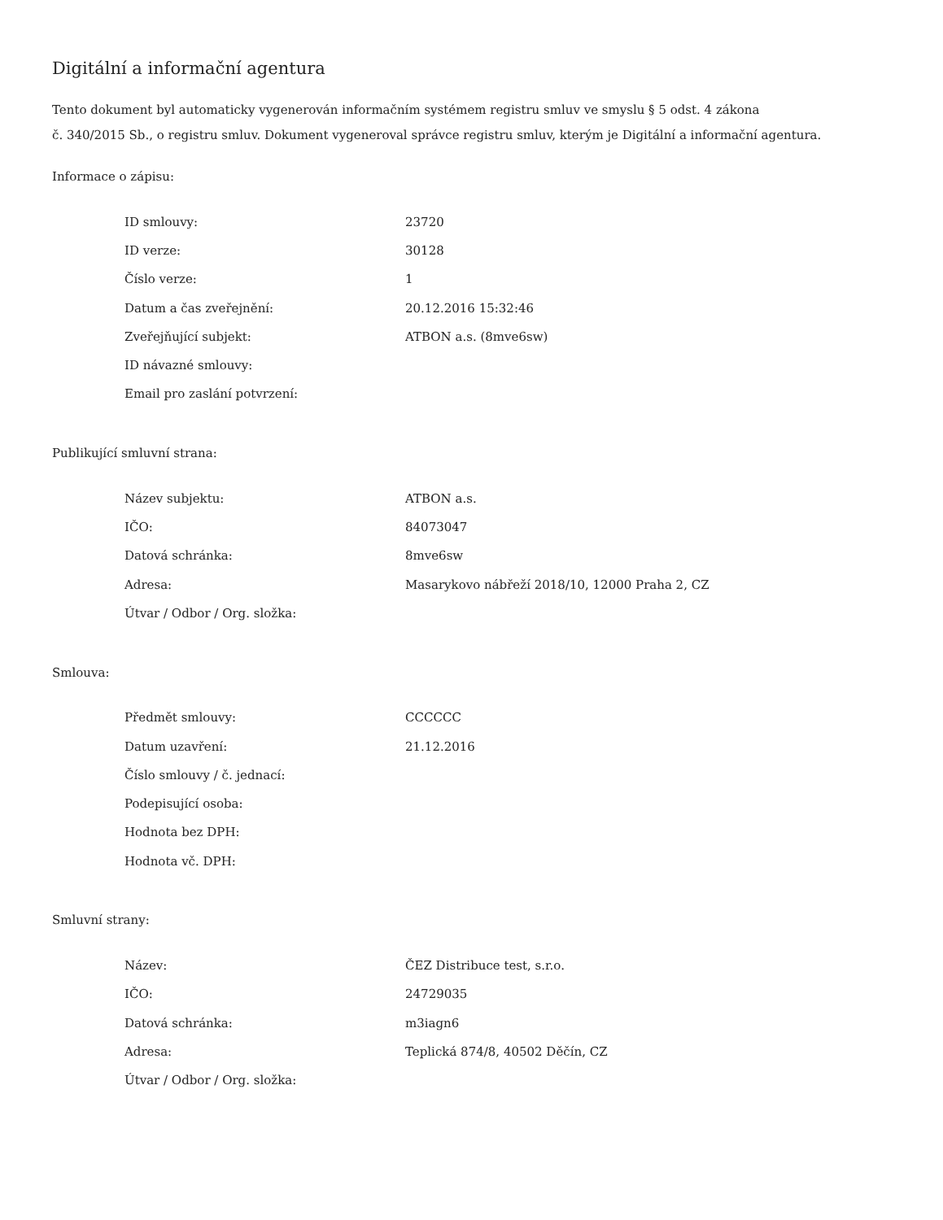Digitální a informační agentura
Tento dokument byl automaticky vygenerován informačním systémem registru smluv ve smyslu § 5 odst. 4 zákona
č. 340/2015 Sb., o registru smluv. Dokument vygeneroval správce registru smluv, kterým je Digitální a informační agentura.
Informace o zápisu:
| ID smlouvy: | 23720 |
| ID verze: | 30128 |
| Číslo verze: | 1 |
| Datum a čas zveřejnění: | 20.12.2016 15:32:46 |
| Zveřejňující subjekt: | ATBON a.s. (8mve6sw) |
| ID návazné smlouvy: | |
| Email pro zaslání potvrzení: | |
Publikující smluvní strana:
| Název subjektu: | ATBON a.s. |
| IČO: | 84073047 |
| Datová schránka: | 8mve6sw |
| Adresa: | Masarykovo nábřeží 2018/10, 12000 Praha 2, CZ |
| Útvar / Odbor / Org. složka: | |
Smlouva:
| Předmět smlouvy: | CCCCCC |
| Datum uzavření: | 21.12.2016 |
| Číslo smlouvy / č. jednací: | |
| Podepisující osoba: | |
| Hodnota bez DPH: | |
| Hodnota vč. DPH: | |
Smluvní strany:
| Název: | ČEZ Distribuce test, s.r.o. |
| IČO: | 24729035 |
| Datová schránka: | m3iagn6 |
| Adresa: | Teplická 874/8, 40502 Děčín, CZ |
| Útvar / Odbor / Org. složka: | |